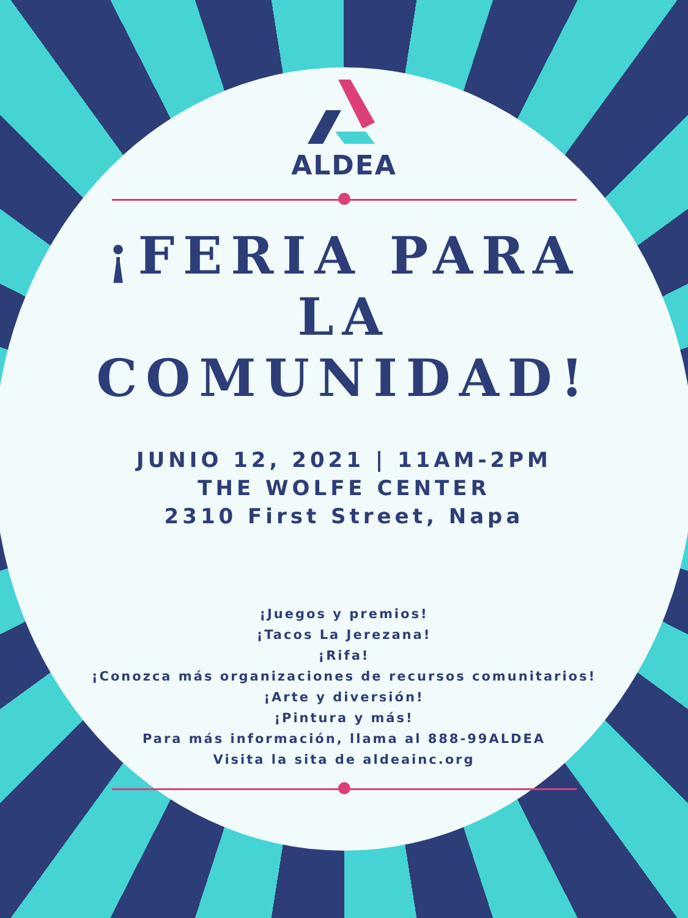ALDEA
¡FERIA PARA
LA
COMUNIDAD!
JUNIO 12, 2021 | 11AM-2PM
THE WOLFE CENTER
2310 First Street, Napa
¡Juegos y premios!
¡Tacos La Jerezana!
¡Rifa!
¡Conozca más organizaciones de recursos comunitarios!
¡Arte y diversión!
¡Pintura y más!
Para más información, llama al 888-99ALDEA
Visita la sita de aldeainc.org